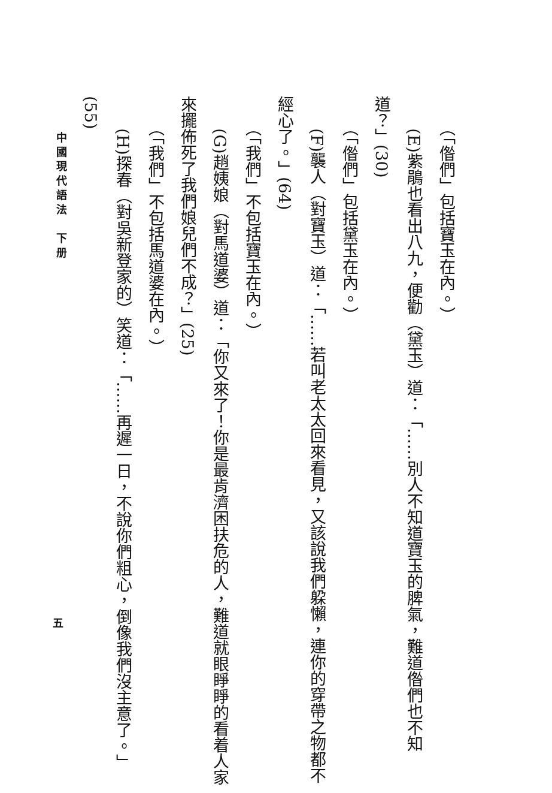（「偺們」包括寶玉在內。）
　　(E)紫鵑也看出八九，便勸（黛玉）道：「……別人不知道寶玉的脾氣，難道偺們也不知道？」(30)
　　（「偺們」包括黛玉在內。）
　　(F)襲人（對寶玉）道：「……若叫老太太回來看見，又該說我們躱懶，連你的穿帶之物都不經心了。」(64)
　　（「我們」不包括寶玉在內。）
　　(G)趙姨娘（對馬道婆）道：「你又來了！你是最肯濟困扶危的人，難道就眼睜睜的看着人家來擺佈死了我們娘兒們不成？」(25)
　　（「我們」不包括馬道婆在內。）
　　(H)探春（對吳新登家的）笑道：「……再遲一日，不說你們粗心，倒像我們沒主意了。」(55)
中國現代語法　下册
五